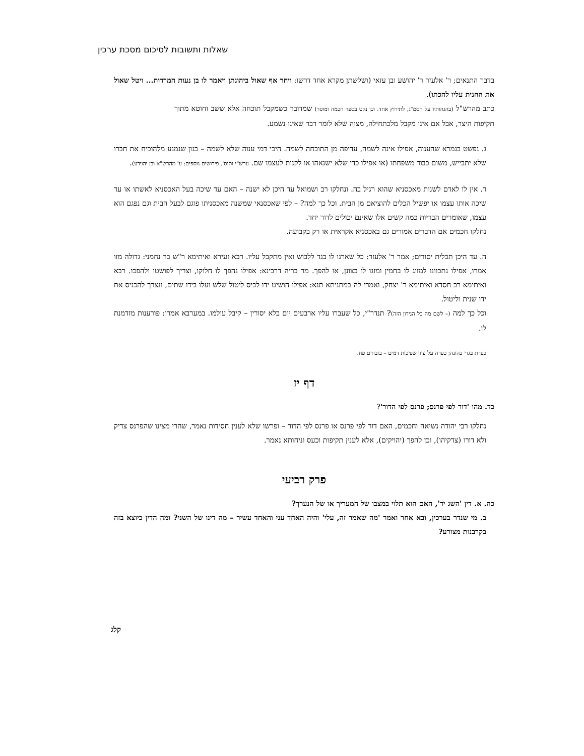שאלות ותשובות לסיכום מסכת ערכין
בדבר התנאים; ר' אלעזר ר' יהושע ובן עזאי (ושלשתן מקרא אחד דרשו: ויחר אף שאול ביהונתן ויאמר לו בן נעות המרדות... ויטל שאול את החנית עליו להכתו).
כתב מהרש"ל (בהגהותיו על הסמ"ג, לתירוץ אחד. וכן נקט בספר חכמה ומוסר) שמדובר כשמקבל תוכחה אלא ששב וחוטא מתוך תקיפות היצר, אבל אם אינו מקבל מלכתחילה, מצוה שלא לומר דבר שאינו נשמע.
ג. נפשט בגמרא שהענוה, אפילו אינה לשמה, עדיפה מן התוכחה לשמה. היכי דמי ענוה שלא לשמה – כגון שנמנע מלהוכיח את חברו שלא יתבייש, משום כבוד משפחתו (או אפילו כדי שלא ישנאהו או לקנות לעצמו שם. ערש"י ותוס'. פירושים נוספים: ע' מהרש"א ובן יהוידע).
ד. אין לו לאדם לשנות מאכסניא שהוא רגיל בה. ונחלקו רב ושמואל עד היכן לא ישנה – האם עד שיכה בעל האכסניא לאשתו או עד שיכה אותו עצמו או יפשיל הכלים להוציאם מן הבית. וכל כך למה? – לפי שאכסנאי שמשנה מאכסניתו פוגם לבעל הבית וגם נפגם הוא עצמו, שאומרים הבריות כמה קשים אלו שאינם יכולים לדור יחד.
נחלקו חכמים אם הדברים אמורים גם באכסניא אקראית או רק בקבועה.
ה. עד היכן תכלית יסורים; אמר ר' אלעזר: כל שארגו לו בגד ללבוש ואין מתקבל עליו. רבא זעירא ואיתימא ר"ש בר נחמני: גדולה מזו אמרו, אפילו נתכוונו למזוג לו בחמין ומזגו לו בצונן, או להפך. מר בריה דרבינא: אפילו נהפך לו חלוקו, וצריך לפושטו ולהפכו. רבא ואיתימא רב חסדא ואיתימא ר' יצחק, ואמרי לה במתניתא תנא: אפילו הושיט ידו לכיס ליטול שלש ועלו בידו שתים, ונצרך להכניס את ידו שנית וליטול.
וכל כך למה (– לשם מה כל הנידון הזה)? תנדר"י, כל שעברו עליו ארבעים יום בלא יסורין – קיבל עולמו. במערבא אמרו: פורענות מזדמנת לו.
כפרת בגדי כהונה; כפרה על עוון שפיכות דמים – בזבחים פח.
דף יז
כד. מהו 'דור לפי פרנס; פרנס לפי הדור'?
נחלקו רבי יהודה נשיאה וחכמים, האם דור לפי פרנס או פרנס לפי הדור – ופרשו שלא לענין חסידות נאמר, שהרי מצינו שהפרנס צדיק ולא דורו (צדקיהו), וכן להפך (יהויקים), אלא לענין תקיפות וכעס וניחותא נאמר.
פרק רביעי
כה. א. דין 'השג יד', האם הוא תלוי במצבו של המעריך או של הנערך?
ב. מי שנדר בערכין, ובא אחר ואמר 'מה שאמר זה, עלי' והיה האחד עני והאחד עשיר – מה דינו של השני? ומה הדין כיוצא בזה בקרבנות מצורע?
קלג